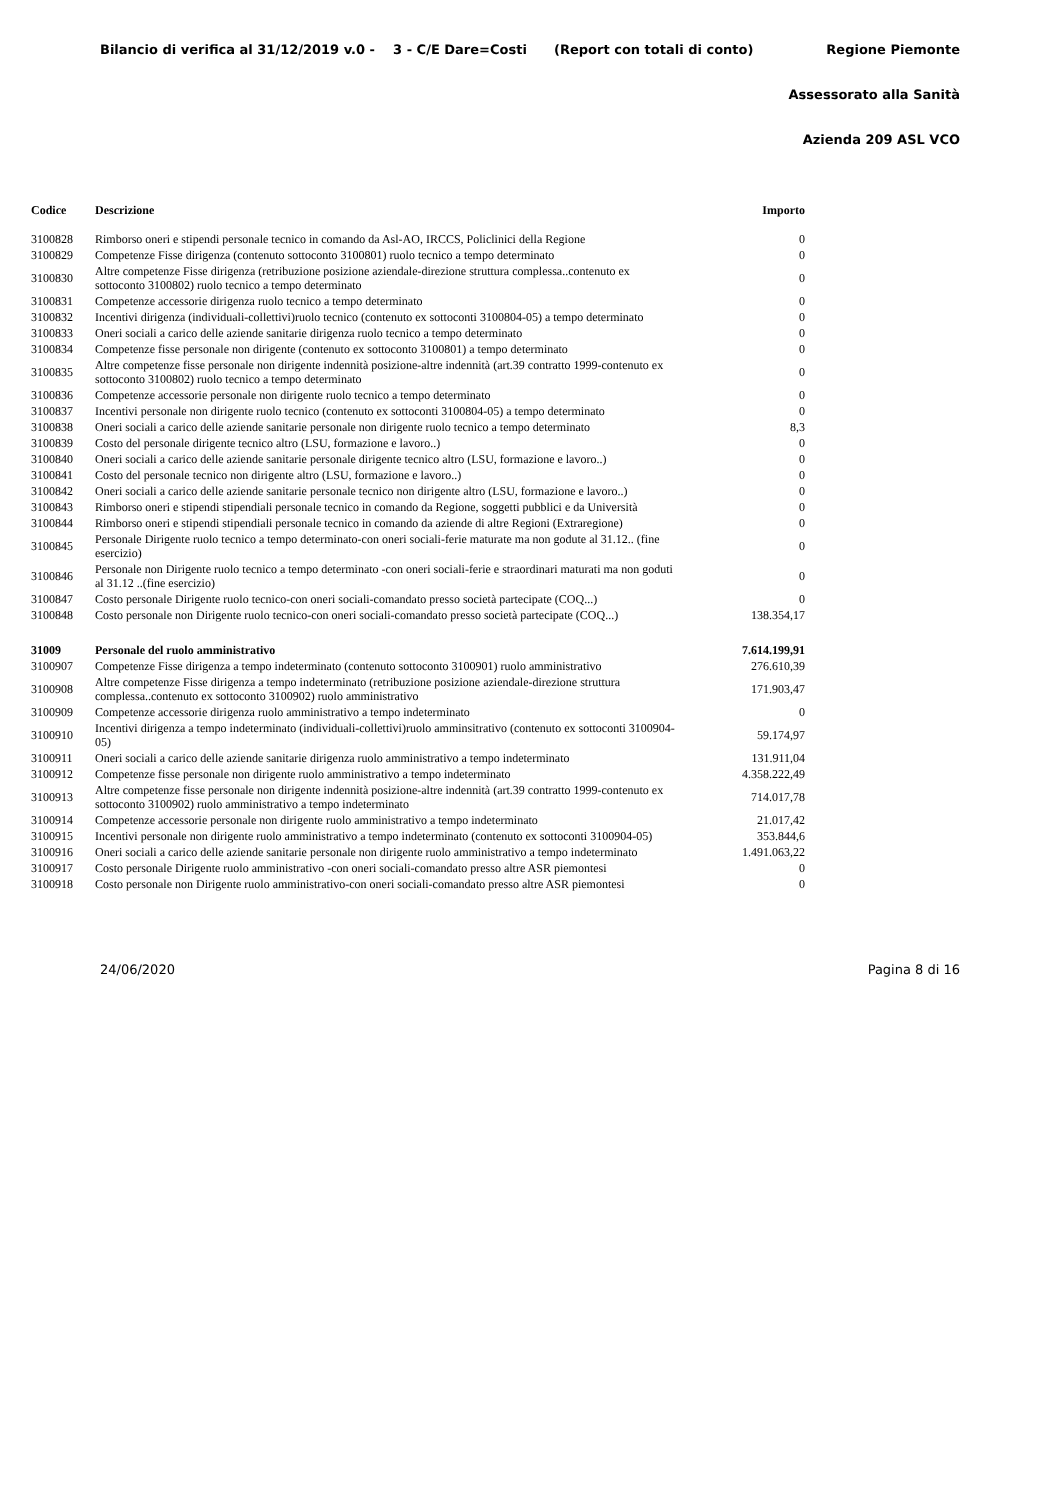Bilancio di verifica al 31/12/2019 v.0 - 3 - C/E Dare=Costi (Report con totali di conto) Regione Piemonte
Assessorato alla Sanità
Azienda 209 ASL VCO
| Codice | Descrizione | Importo |
| --- | --- | --- |
| 3100828 | Rimborso oneri e stipendi personale tecnico in comando da Asl-AO, IRCCS, Policlinici della Regione | 0 |
| 3100829 | Competenze Fisse dirigenza (contenuto sottoconto 3100801) ruolo tecnico a tempo determinato | 0 |
| 3100830 | Altre competenze Fisse dirigenza (retribuzione posizione aziendale-direzione struttura complessa..contenuto ex sottoconto 3100802) ruolo tecnico a tempo determinato | 0 |
| 3100831 | Competenze accessorie dirigenza ruolo tecnico a tempo determinato | 0 |
| 3100832 | Incentivi dirigenza (individuali-collettivi)ruolo tecnico (contenuto ex sottoconti 3100804-05) a tempo determinato | 0 |
| 3100833 | Oneri sociali a carico delle aziende sanitarie dirigenza ruolo tecnico a tempo determinato | 0 |
| 3100834 | Competenze fisse personale non dirigente (contenuto ex sottoconto 3100801) a tempo determinato | 0 |
| 3100835 | Altre competenze fisse personale non dirigente indennità posizione-altre indennità (art.39 contratto 1999-contenuto ex sottoconto 3100802) ruolo tecnico a tempo determinato | 0 |
| 3100836 | Competenze accessorie personale non dirigente ruolo tecnico a tempo determinato | 0 |
| 3100837 | Incentivi personale non dirigente ruolo tecnico (contenuto ex sottoconti 3100804-05) a tempo determinato | 0 |
| 3100838 | Oneri sociali a carico delle aziende sanitarie personale non dirigente ruolo tecnico a tempo determinato | 8,3 |
| 3100839 | Costo del personale dirigente tecnico altro (LSU, formazione e lavoro..) | 0 |
| 3100840 | Oneri sociali a carico delle aziende sanitarie personale dirigente tecnico altro (LSU, formazione e lavoro..) | 0 |
| 3100841 | Costo del personale tecnico non dirigente altro (LSU, formazione e lavoro..) | 0 |
| 3100842 | Oneri sociali a carico delle aziende sanitarie personale tecnico non dirigente altro (LSU, formazione e lavoro..) | 0 |
| 3100843 | Rimborso oneri e stipendi stipendiali personale tecnico in comando da Regione, soggetti pubblici e da Università | 0 |
| 3100844 | Rimborso oneri e stipendi stipendiali personale tecnico in comando da aziende di altre Regioni (Extraregione) | 0 |
| 3100845 | Personale Dirigente ruolo tecnico a tempo determinato-con oneri sociali-ferie maturate ma non godute al 31.12.. (fine esercizio) | 0 |
| 3100846 | Personale non Dirigente ruolo tecnico a tempo determinato -con oneri sociali-ferie e straordinari maturati ma non goduti al 31.12 ..(fine esercizio) | 0 |
| 3100847 | Costo personale Dirigente ruolo tecnico-con oneri sociali-comandato presso società partecipate (COQ...) | 0 |
| 3100848 | Costo personale non Dirigente ruolo tecnico-con oneri sociali-comandato presso società partecipate (COQ...) | 138.354,17 |
| 31009 | Personale del ruolo amministrativo | 7.614.199,91 |
| 3100907 | Competenze Fisse dirigenza a tempo indeterminato (contenuto sottoconto 3100901) ruolo amministrativo | 276.610,39 |
| 3100908 | Altre competenze Fisse dirigenza a tempo indeterminato (retribuzione posizione aziendale-direzione struttura complessa..contenuto ex sottoconto 3100902) ruolo amministrativo | 171.903,47 |
| 3100909 | Competenze accessorie dirigenza ruolo amministrativo a tempo indeterminato | 0 |
| 3100910 | Incentivi dirigenza a tempo indeterminato (individuali-collettivi)ruolo amminsitrativo (contenuto ex sottoconti 3100904-05) | 59.174,97 |
| 3100911 | Oneri sociali a carico delle aziende sanitarie dirigenza ruolo amministrativo a tempo indeterminato | 131.911,04 |
| 3100912 | Competenze fisse personale non dirigente ruolo amministrativo a tempo indeterminato | 4.358.222,49 |
| 3100913 | Altre competenze fisse personale non dirigente indennità posizione-altre indennità (art.39 contratto 1999-contenuto ex sottoconto 3100902) ruolo amministrativo a tempo indeterminato | 714.017,78 |
| 3100914 | Competenze accessorie personale non dirigente ruolo amministrativo a tempo indeterminato | 21.017,42 |
| 3100915 | Incentivi personale non dirigente ruolo amministrativo a tempo indeterminato (contenuto ex sottoconti 3100904-05) | 353.844,6 |
| 3100916 | Oneri sociali a carico delle aziende sanitarie personale non dirigente ruolo amministrativo a tempo indeterminato | 1.491.063,22 |
| 3100917 | Costo personale Dirigente ruolo amministrativo -con oneri sociali-comandato presso altre ASR piemontesi | 0 |
| 3100918 | Costo personale non Dirigente ruolo amministrativo-con oneri sociali-comandato presso altre ASR piemontesi | 0 |
24/06/2020 Pagina 8 di 16